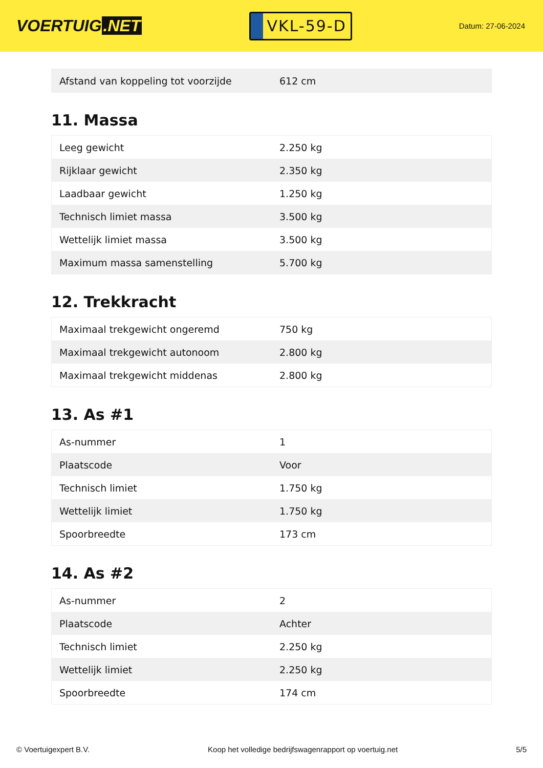VOERTUIG.NET
VKL-59-D
Datum: 27-06-2024
| Afstand van koppeling tot voorzijde | 612 cm |
11. Massa
| Leeg gewicht | 2.250 kg |
| Rijklaar gewicht | 2.350 kg |
| Laadbaar gewicht | 1.250 kg |
| Technisch limiet massa | 3.500 kg |
| Wettelijk limiet massa | 3.500 kg |
| Maximum massa samenstelling | 5.700 kg |
12. Trekkracht
| Maximaal trekgewicht ongeremd | 750 kg |
| Maximaal trekgewicht autonoom | 2.800 kg |
| Maximaal trekgewicht middenas | 2.800 kg |
13. As #1
| As-nummer | 1 |
| Plaatscode | Voor |
| Technisch limiet | 1.750 kg |
| Wettelijk limiet | 1.750 kg |
| Spoorbreedte | 173 cm |
14. As #2
| As-nummer | 2 |
| Plaatscode | Achter |
| Technisch limiet | 2.250 kg |
| Wettelijk limiet | 2.250 kg |
| Spoorbreedte | 174 cm |
© Voertuigexpert B.V. Koop het volledige bedrijfswagenrapport op voertuig.net 5/5